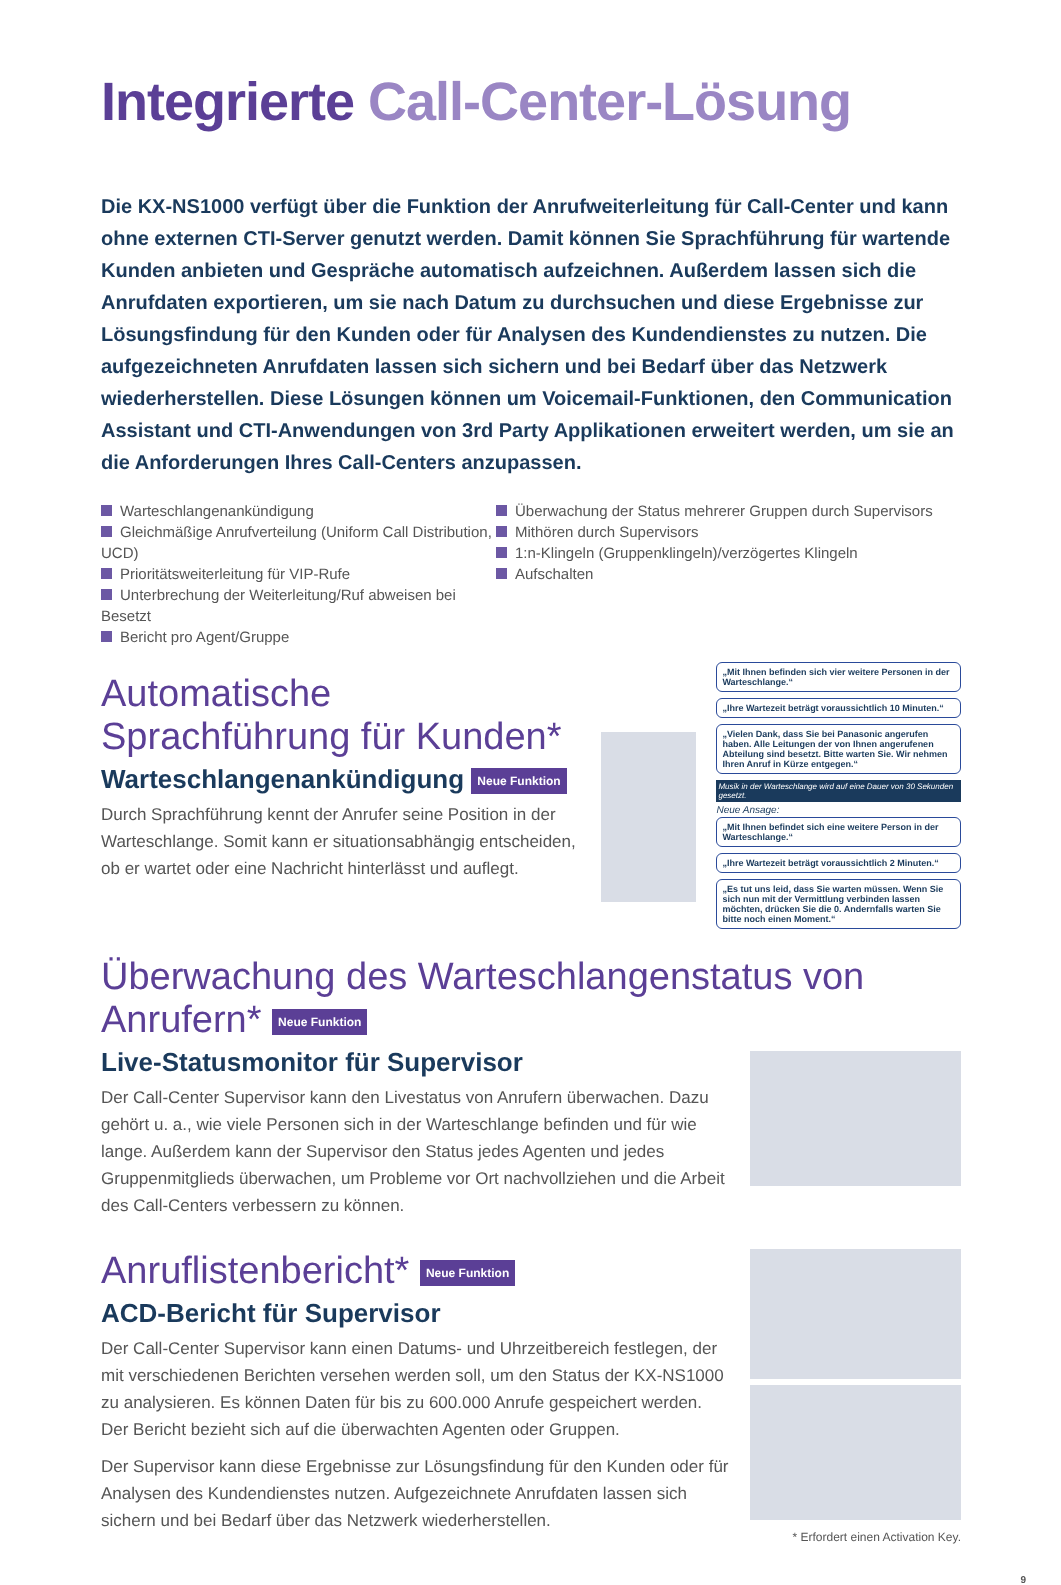Integrierte Call-Center-Lösung
Die KX-NS1000 verfügt über die Funktion der Anrufweiterleitung für Call-Center und kann ohne externen CTI-Server genutzt werden. Damit können Sie Sprachführung für wartende Kunden anbieten und Gespräche automatisch aufzeichnen. Außerdem lassen sich die Anrufdaten exportieren, um sie nach Datum zu durchsuchen und diese Ergebnisse zur Lösungsfindung für den Kunden oder für Analysen des Kundendienstes zu nutzen. Die aufgezeichneten Anrufdaten lassen sich sichern und bei Bedarf über das Netzwerk wiederherstellen. Diese Lösungen können um Voicemail-Funktionen, den Communication Assistant und CTI-Anwendungen von 3rd Party Applikationen erweitert werden, um sie an die Anforderungen Ihres Call-Centers anzupassen.
Warteschlangenankündigung
Gleichmäßige Anrufverteilung (Uniform Call Distribution, UCD)
Prioritätsweiterleitung für VIP-Rufe
Unterbrechung der Weiterleitung/Ruf abweisen bei Besetzt
Bericht pro Agent/Gruppe
Überwachung der Status mehrerer Gruppen durch Supervisors
Mithören durch Supervisors
1:n-Klingeln (Gruppenklingeln)/verzögertes Klingeln
Aufschalten
Automatische Sprachführung für Kunden*
Warteschlangenankündigung Neue Funktion
Durch Sprachführung kennt der Anrufer seine Position in der Warteschlange. Somit kann er situationsabhängig entscheiden, ob er wartet oder eine Nachricht hinterlässt und auflegt.
„Mit Ihnen befinden sich vier weitere Personen in der Warteschlange.“
„Ihre Wartezeit beträgt voraussichtlich 10 Minuten.“
„Vielen Dank, dass Sie bei Panasonic angerufen haben. Alle Leitungen der von Ihnen angerufenen Abteilung sind besetzt. Bitte warten Sie. Wir nehmen Ihren Anruf in Kürze entgegen.“
Musik in der Warteschlange wird auf eine Dauer von 30 Sekunden gesetzt.
Neue Ansage:
„Mit Ihnen befindet sich eine weitere Person in der Warteschlange.“
„Ihre Wartezeit beträgt voraussichtlich 2 Minuten.“
„Es tut uns leid, dass Sie warten müssen. Wenn Sie sich nun mit der Vermittlung verbinden lassen möchten, drücken Sie die 0. Andernfalls warten Sie bitte noch einen Moment.“
Überwachung des Warteschlangenstatus von Anrufern* Neue Funktion
Live-Statusmonitor für Supervisor
Der Call-Center Supervisor kann den Livestatus von Anrufern überwachen. Dazu gehört u. a., wie viele Personen sich in der Warteschlange befinden und für wie lange. Außerdem kann der Supervisor den Status jedes Agenten und jedes Gruppenmitglieds überwachen, um Probleme vor Ort nachvollziehen und die Arbeit des Call-Centers verbessern zu können.
Anruflistenbericht* Neue Funktion
ACD-Bericht für Supervisor
Der Call-Center Supervisor kann einen Datums- und Uhrzeitbereich festlegen, der mit verschiedenen Berichten versehen werden soll, um den Status der KX-NS1000 zu analysieren. Es können Daten für bis zu 600.000 Anrufe gespeichert werden. Der Bericht bezieht sich auf die überwachten Agenten oder Gruppen.
Der Supervisor kann diese Ergebnisse zur Lösungsfindung für den Kunden oder für Analysen des Kundendienstes nutzen. Aufgezeichnete Anrufdaten lassen sich sichern und bei Bedarf über das Netzwerk wiederherstellen.
* Erfordert einen Activation Key.
9